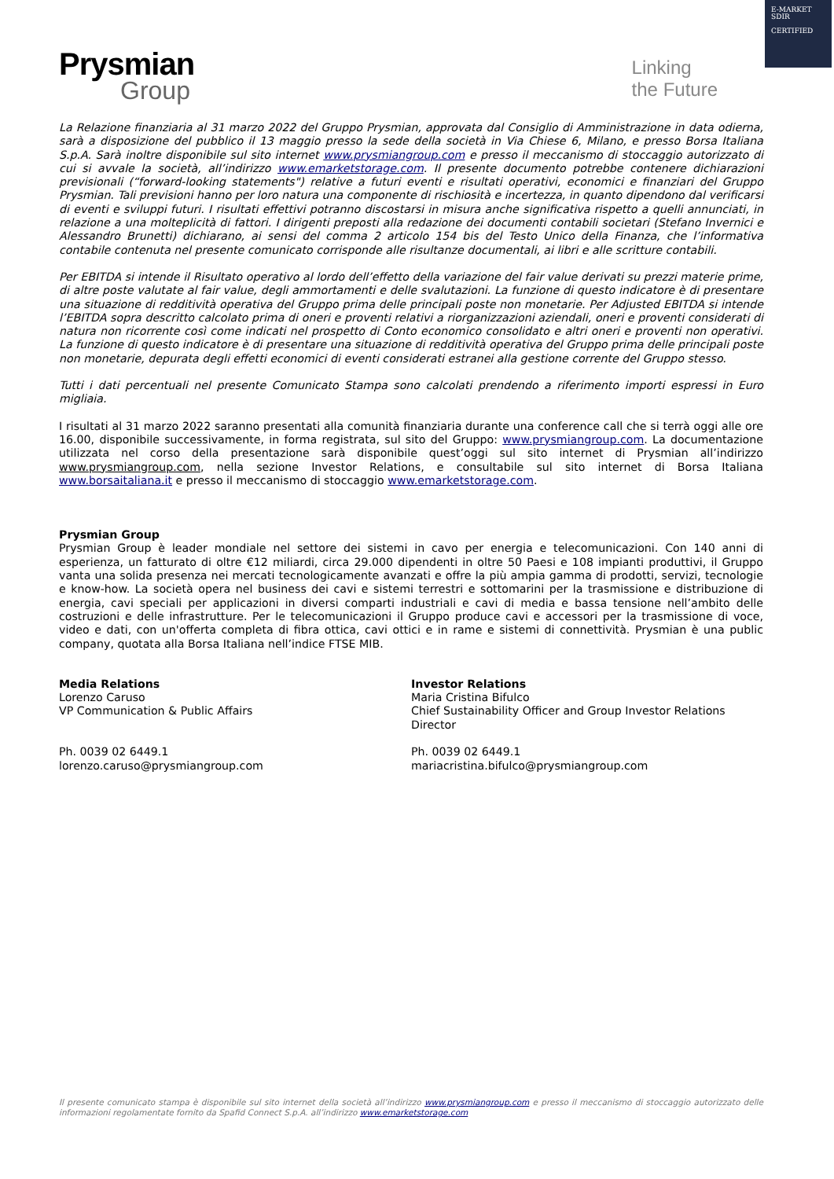E-MARKET
SDIR
CERTIFIED
Prysmian
Group
Linking
the Future
La Relazione finanziaria al 31 marzo 2022 del Gruppo Prysmian, approvata dal Consiglio di Amministrazione in data odierna, sarà a disposizione del pubblico il 13 maggio presso la sede della società in Via Chiese 6, Milano, e presso Borsa Italiana S.p.A. Sarà inoltre disponibile sul sito internet www.prysmiangroup.com e presso il meccanismo di stoccaggio autorizzato di cui si avvale la società, all’indirizzo www.emarketstorage.com. Il presente documento potrebbe contenere dichiarazioni previsionali (“forward-looking statements") relative a futuri eventi e risultati operativi, economici e finanziari del Gruppo Prysmian. Tali previsioni hanno per loro natura una componente di rischiosità e incertezza, in quanto dipendono dal verificarsi di eventi e sviluppi futuri. I risultati effettivi potranno discostarsi in misura anche significativa rispetto a quelli annunciati, in relazione a una molteplicità di fattori. I dirigenti preposti alla redazione dei documenti contabili societari (Stefano Invernici e Alessandro Brunetti) dichiarano, ai sensi del comma 2 articolo 154 bis del Testo Unico della Finanza, che l’informativa contabile contenuta nel presente comunicato corrisponde alle risultanze documentali, ai libri e alle scritture contabili.
Per EBITDA si intende il Risultato operativo al lordo dell’effetto della variazione del fair value derivati su prezzi materie prime, di altre poste valutate al fair value, degli ammortamenti e delle svalutazioni. La funzione di questo indicatore è di presentare una situazione di redditività operativa del Gruppo prima delle principali poste non monetarie. Per Adjusted EBITDA si intende l’EBITDA sopra descritto calcolato prima di oneri e proventi relativi a riorganizzazioni aziendali, oneri e proventi considerati di natura non ricorrente così come indicati nel prospetto di Conto economico consolidato e altri oneri e proventi non operativi. La funzione di questo indicatore è di presentare una situazione di redditività operativa del Gruppo prima delle principali poste non monetarie, depurata degli effetti economici di eventi considerati estranei alla gestione corrente del Gruppo stesso.
Tutti i dati percentuali nel presente Comunicato Stampa sono calcolati prendendo a riferimento importi espressi in Euro migliaia.
I risultati al 31 marzo 2022 saranno presentati alla comunità finanziaria durante una conference call che si terrà oggi alle ore 16.00, disponibile successivamente, in forma registrata, sul sito del Gruppo: www.prysmiangroup.com. La documentazione utilizzata nel corso della presentazione sarà disponibile quest’oggi sul sito internet di Prysmian all’indirizzo www.prysmiangroup.com, nella sezione Investor Relations, e consultabile sul sito internet di Borsa Italiana www.borsaitaliana.it e presso il meccanismo di stoccaggio www.emarketstorage.com.
Prysmian Group
Prysmian Group è leader mondiale nel settore dei sistemi in cavo per energia e telecomunicazioni. Con 140 anni di esperienza, un fatturato di oltre €12 miliardi, circa 29.000 dipendenti in oltre 50 Paesi e 108 impianti produttivi, il Gruppo vanta una solida presenza nei mercati tecnologicamente avanzati e offre la più ampia gamma di prodotti, servizi, tecnologie e know-how. La società opera nel business dei cavi e sistemi terrestri e sottomarini per la trasmissione e distribuzione di energia, cavi speciali per applicazioni in diversi comparti industriali e cavi di media e bassa tensione nell’ambito delle costruzioni e delle infrastrutture. Per le telecomunicazioni il Gruppo produce cavi e accessori per la trasmissione di voce, video e dati, con un'offerta completa di fibra ottica, cavi ottici e in rame e sistemi di connettività. Prysmian è una public company, quotata alla Borsa Italiana nell’indice FTSE MIB.
Media Relations
Lorenzo Caruso
VP Communication & Public Affairs
Ph. 0039 02 6449.1
lorenzo.caruso@prysmiangroup.com
Investor Relations
Maria Cristina Bifulco
Chief Sustainability Officer and Group Investor Relations Director
Ph. 0039 02 6449.1
mariacristina.bifulco@prysmiangroup.com
Il presente comunicato stampa è disponibile sul sito internet della società all’indirizzo www.prysmiangroup.com e presso il meccanismo di stoccaggio autorizzato delle informazioni regolamentate fornito da Spafid Connect S.p.A. all’indirizzo www.emarketstorage.com